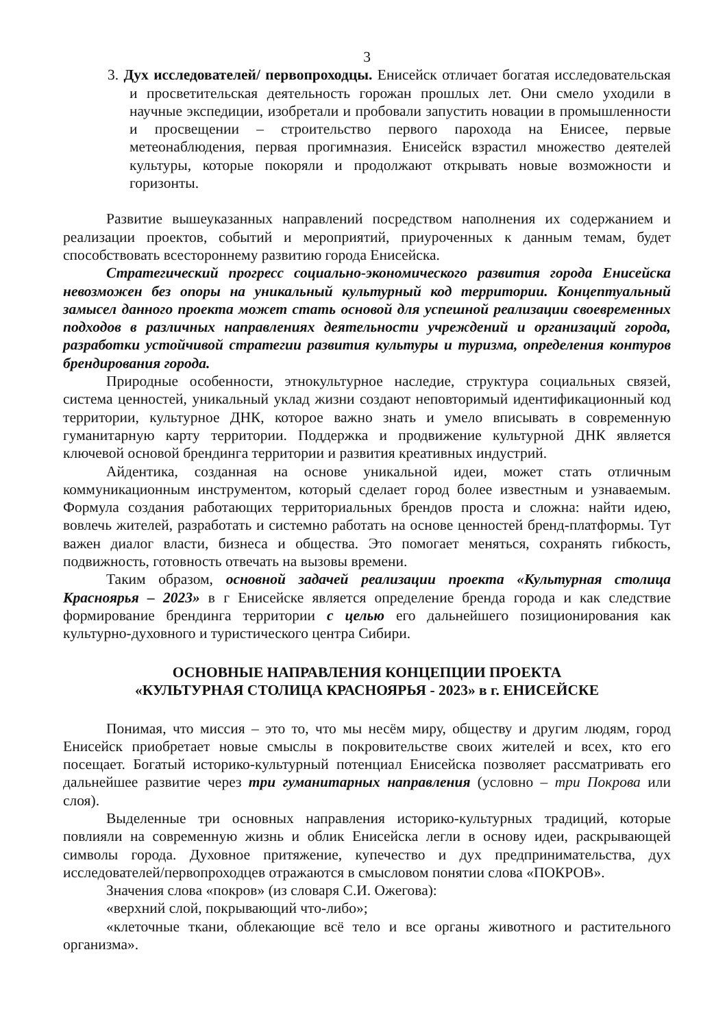3
3. Дух исследователей/ первопроходцы. Енисейск отличает богатая исследовательская и просветительская деятельность горожан прошлых лет. Они смело уходили в научные экспедиции, изобретали и пробовали запустить новации в промышленности и просвещении – строительство первого парохода на Енисее, первые метеонаблюдения, первая прогимназия. Енисейск взрастил множество деятелей культуры, которые покоряли и продолжают открывать новые возможности и горизонты.
Развитие вышеуказанных направлений посредством наполнения их содержанием и реализации проектов, событий и мероприятий, приуроченных к данным темам, будет способствовать всестороннему развитию города Енисейска.
Стратегический прогресс социально-экономического развития города Енисейска невозможен без опоры на уникальный культурный код территории. Концептуальный замысел данного проекта может стать основой для успешной реализации своевременных подходов в различных направлениях деятельности учреждений и организаций города, разработки устойчивой стратегии развития культуры и туризма, определения контуров брендирования города.
Природные особенности, этнокультурное наследие, структура социальных связей, система ценностей, уникальный уклад жизни создают неповторимый идентификационный код территории, культурное ДНК, которое важно знать и умело вписывать в современную гуманитарную карту территории. Поддержка и продвижение культурной ДНК является ключевой основой брендинга территории и развития креативных индустрий.
Айдентика, созданная на основе уникальной идеи, может стать отличным коммуникационным инструментом, который сделает город более известным и узнаваемым. Формула создания работающих территориальных брендов проста и сложна: найти идею, вовлечь жителей, разработать и системно работать на основе ценностей бренд-платформы. Тут важен диалог власти, бизнеса и общества. Это помогает меняться, сохранять гибкость, подвижность, готовность отвечать на вызовы времени.
Таким образом, основной задачей реализации проекта «Культурная столица Красноярья – 2023» в г Енисейске является определение бренда города и как следствие формирование брендинга территории с целью его дальнейшего позиционирования как культурно-духовного и туристического центра Сибири.
ОСНОВНЫЕ НАПРАВЛЕНИЯ КОНЦЕПЦИИ ПРОЕКТА
«КУЛЬТУРНАЯ СТОЛИЦА КРАСНОЯРЬЯ - 2023» в г. ЕНИСЕЙСКЕ
Понимая, что миссия – это то, что мы несём миру, обществу и другим людям, город Енисейск приобретает новые смыслы в покровительстве своих жителей и всех, кто его посещает. Богатый историко-культурный потенциал Енисейска позволяет рассматривать его дальнейшее развитие через три гуманитарных направления (условно – три Покрова или слоя).
Выделенные три основных направления историко-культурных традиций, которые повлияли на современную жизнь и облик Енисейска легли в основу идеи, раскрывающей символы города. Духовное притяжение, купечество и дух предпринимательства, дух исследователей/первопроходцев отражаются в смысловом понятии слова «ПОКРОВ».
Значения слова «покров» (из словаря С.И. Ожегова):
«верхний слой, покрывающий что-либо»;
«клеточные ткани, облекающие всё тело и все органы животного и растительного организма».